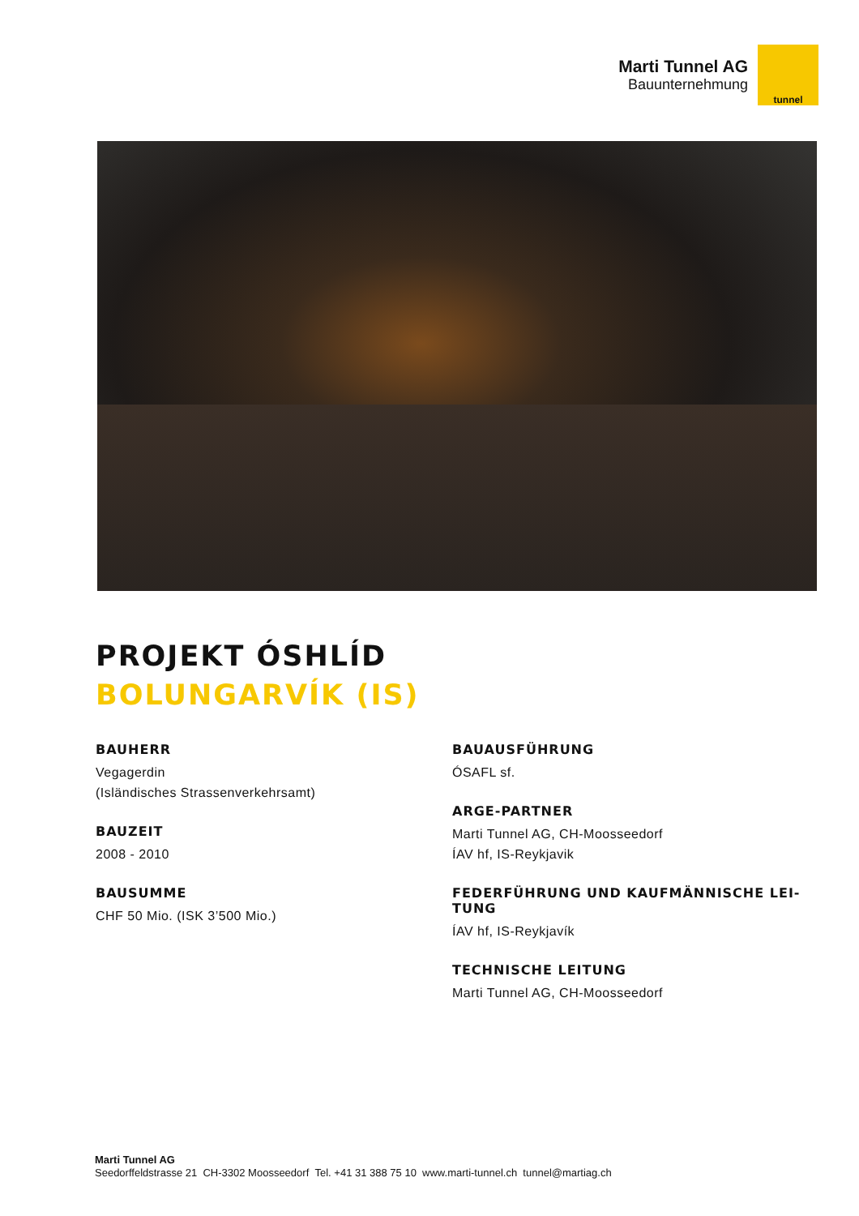Marti Tunnel AG
Bauunternehmung
tunnel
PROJEKT ÓSHLÍD
BOLUNGARVÍK (IS)
BAUHERR
Vegagerdin
(Isländisches Strassenverkehrsamt)
BAUZEIT
2008 - 2010
BAUSUMME
CHF 50 Mio. (ISK 3’500 Mio.)
BAUAUSFÜHRUNG
ÓSAFL sf.
ARGE-PARTNER
Marti Tunnel AG, CH-Moosseedorf
ÍAV hf, IS-Reykjavik
FEDERFÜHRUNG UND KAUFMÄNNISCHE LEI-
TUNG
ÍAV hf, IS-Reykjavík
TECHNISCHE LEITUNG
Marti Tunnel AG, CH-Moosseedorf
Marti Tunnel AG
Seedorffeldstrasse 21 CH-3302 Moosseedorf Tel. +41 31 388 75 10 www.marti-tunnel.ch tunnel@martiag.ch